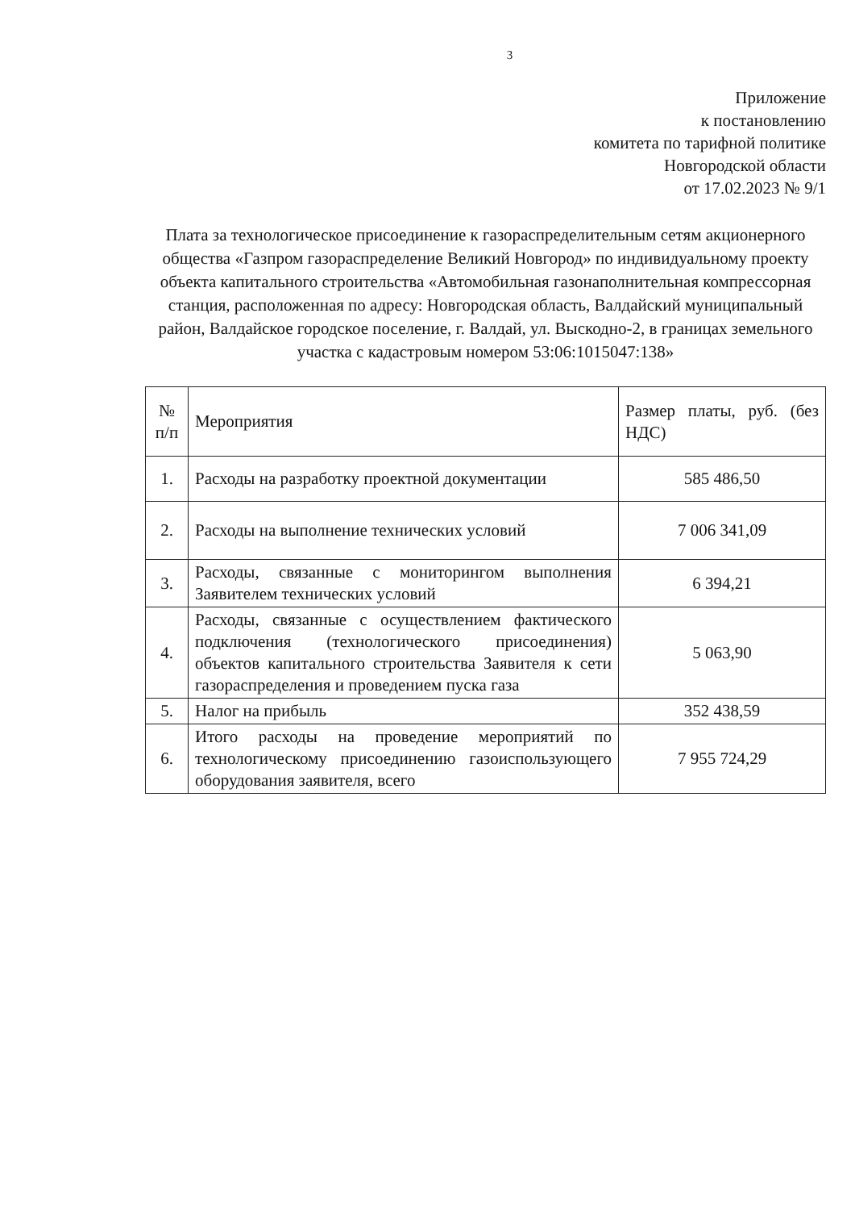3
Приложение
к постановлению
комитета по тарифной политике
Новгородской области
от 17.02.2023 № 9/1
Плата за технологическое присоединение к газораспределительным сетям акционерного общества «Газпром газораспределение Великий Новгород» по индивидуальному проекту объекта капитального строительства «Автомобильная газонаполнительная компрессорная станция, расположенная по адресу: Новгородская область, Валдайский муниципальный район, Валдайское городское поселение, г. Валдай, ул. Выскодно-2, в границах земельного участка с кадастровым номером 53:06:1015047:138»
| № п/п | Мероприятия | Размер платы, руб. (без НДС) |
| 1. | Расходы на разработку проектной документации | 585 486,50 |
| 2. | Расходы на выполнение технических условий | 7 006 341,09 |
| 3. | Расходы, связанные с мониторингом выполнения Заявителем технических условий | 6 394,21 |
| 4. | Расходы, связанные с осуществлением фактического подключения (технологического присоединения) объектов капитального строительства Заявителя к сети газораспределения и проведением пуска газа | 5 063,90 |
| 5. | Налог на прибыль | 352 438,59 |
| 6. | Итого расходы на проведение мероприятий по технологическому присоединению газоиспользующего оборудования заявителя, всего | 7 955 724,29 |